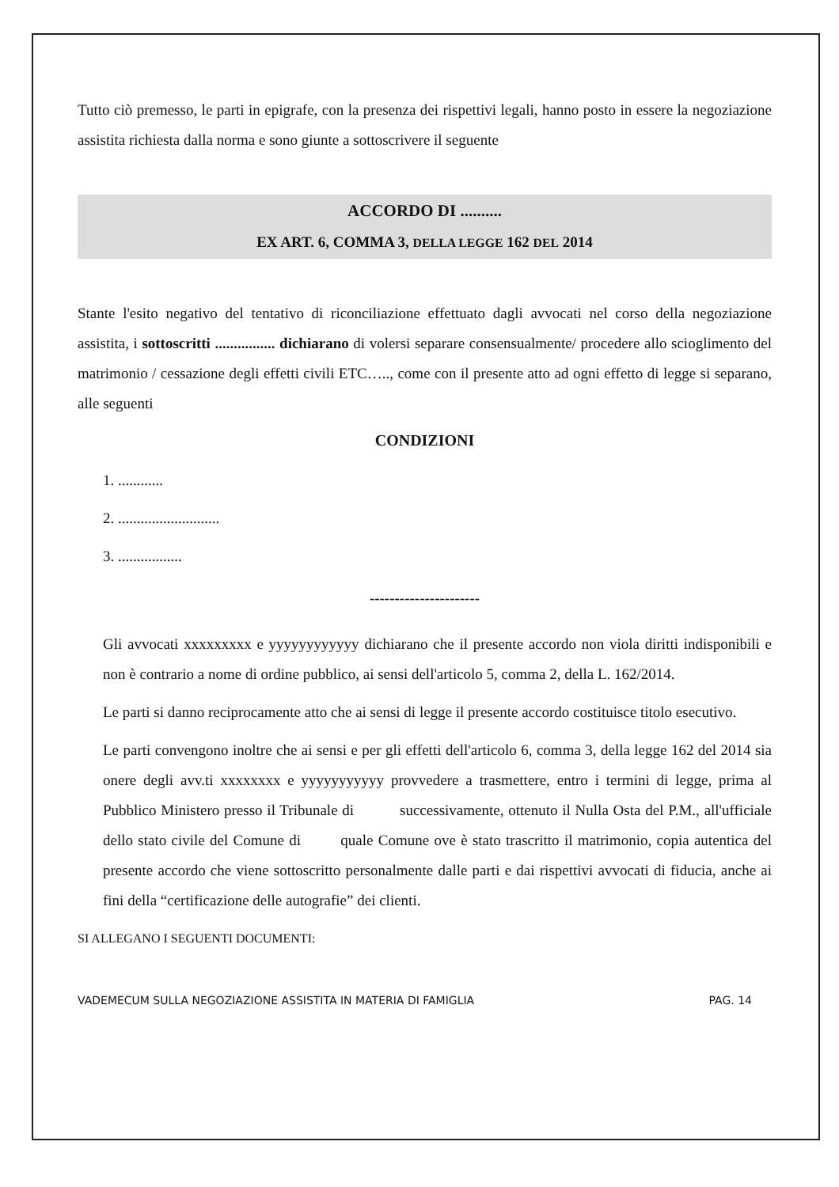Tutto ciò premesso, le parti in epigrafe, con la presenza dei rispettivi legali, hanno posto in essere la negoziazione assistita richiesta dalla norma e sono giunte a sottoscrivere il seguente
ACCORDO DI ..........
EX ART. 6, COMMA 3, DELLA LEGGE 162 DEL 2014
Stante l'esito negativo del tentativo di riconciliazione effettuato dagli avvocati nel corso della negoziazione assistita, i sottoscritti ................ dichiarano di volersi separare consensualmente/ procedere allo scioglimento del matrimonio / cessazione degli effetti civili ETC….., come con il presente atto ad ogni effetto di legge si separano, alle seguenti
CONDIZIONI
1. ............
2. ...........................
3. .................
----------------------
Gli avvocati xxxxxxxxx e yyyyyyyyyyyy dichiarano che il presente accordo non viola diritti indisponibili e non è contrario a nome di ordine pubblico, ai sensi dell'articolo 5, comma 2, della L. 162/2014.
Le parti si danno reciprocamente atto che ai sensi di legge il presente accordo costituisce titolo esecutivo.
Le parti convengono inoltre che ai sensi e per gli effetti dell'articolo 6, comma 3, della legge 162 del 2014 sia onere degli avv.ti xxxxxxxx e yyyyyyyyyyy provvedere a trasmettere, entro i termini di legge, prima al Pubblico Ministero presso il Tribunale di successivamente, ottenuto il Nulla Osta del P.M., all'ufficiale dello stato civile del Comune di quale Comune ove è stato trascritto il matrimonio, copia autentica del presente accordo che viene sottoscritto personalmente dalle parti e dai rispettivi avvocati di fiducia, anche ai fini della “certificazione delle autografie” dei clienti.
SI ALLEGANO I SEGUENTI DOCUMENTI:
VADEMECUM SULLA NEGOZIAZIONE ASSISTITA IN MATERIA DI FAMIGLIA PAG. 14